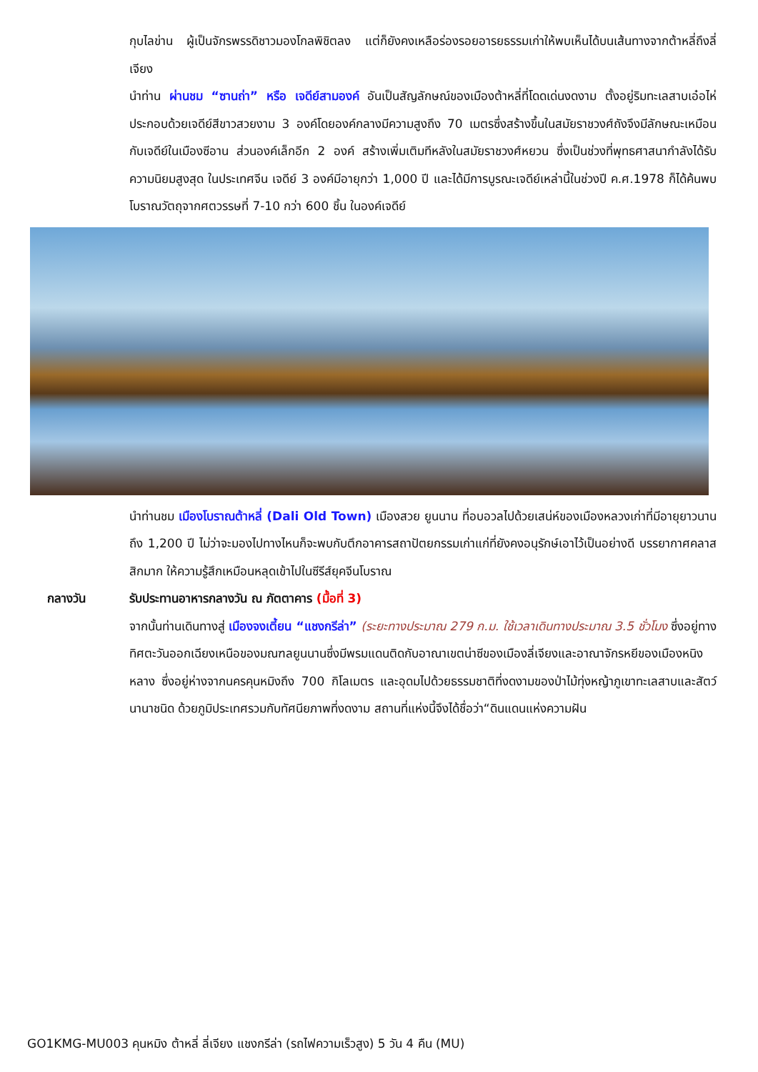กุบไลข่าน ผู้เป็นจักรพรรดิชาวมองโกลพิชิตลง แต่ก็ยังคงเหลือร่องรอยอารยธรรมเก่าให้พบเห็นได้บนเส้นทางจากต้าหลี่ถึงลี่เจียง
นำท่าน ผ่านชม “ซานถ่า” หรือ เจดีย์สามองค์ อันเป็นสัญลักษณ์ของเมืองต้าหลี่ที่โดดเด่นงดงาม ตั้งอยู่ริมทะเลสาบเอ๋อไห่ ประกอบด้วยเจดีย์สีขาวสวยงาม 3 องค์โดยองค์กลางมีความสูงถึง 70 เมตรซึ่งสร้างขึ้นในสมัยราชวงศ์ถังจึงมีลักษณะเหมือนกับเจดีย์ในเมืองซีอาน ส่วนองค์เล็กอีก 2 องค์ สร้างเพิ่มเติมทีหลังในสมัยราชวงศ์หยวน ซึ่งเป็นช่วงที่พุทธศาสนากำลังได้รับความนิยมสูงสุด ในประเทศจีน เจดีย์ 3 องค์มีอายุกว่า 1,000 ปี และได้มีการบูรณะเจดีย์เหล่านี้ในช่วงปี ค.ศ.1978 ก็ได้ค้นพบโบราณวัตถุจากศตวรรษที่ 7-10 กว่า 600 ชิ้น ในองค์เจดีย์
นำท่านชม เมืองโบราณต้าหลี่ (Dali Old Town) เมืองสวย ยูนนาน ที่อบอวลไปด้วยเสน่ห์ของเมืองหลวงเก่าที่มีอายุยาวนานถึง 1,200 ปี ไม่ว่าจะมองไปทางไหนก็จะพบกับตึกอาคารสถาปัตยกรรมเก่าแก่ที่ยังคงอนุรักษ์เอาไว้เป็นอย่างดี บรรยากาศคลาสสิกมาก ให้ความรู้สึกเหมือนหลุดเข้าไปในซีรีส์ยุคจีนโบราณ
กลางวัน รับประทานอาหารกลางวัน ณ ภัตตาคาร (มื้อที่ 3)
จากนั้นท่านเดินทางสู่ เมืองจงเตี้ยน “แชงกรีล่า” (ระยะทางประมาณ 279 ก.ม. ใช้เวลาเดินทางประมาณ 3.5 ชั่วโมง ซึ่งอยู่ทางทิศตะวันออกเฉียงเหนือของมณฑลยูนนานซึ่งมีพรมแดนติดกับอาณาเขตน่าซีของเมืองลี่เจียงและอาณาจักรหยีของเมืองหนิงหลาง ซึ่งอยู่ห่างจากนครคุนหมิงถึง 700 กิโลเมตร และอุดมไปด้วยธรรมชาติที่งดงามของป่าไม้ทุ่งหญ้าภูเขาทะเลสาบและสัตว์นานาชนิด ด้วยภูมิประเทศรวมกับทัศนียภาพที่งดงาม สถานที่แห่งนี้จึงได้ชื่อว่า“ดินแดนแห่งความฝัน
GO1KMG-MU003 คุนหมิง ต้าหลี่ ลี่เจียง แชงกรีล่า (รถไฟความเร็วสูง) 5 วัน 4 คืน (MU)